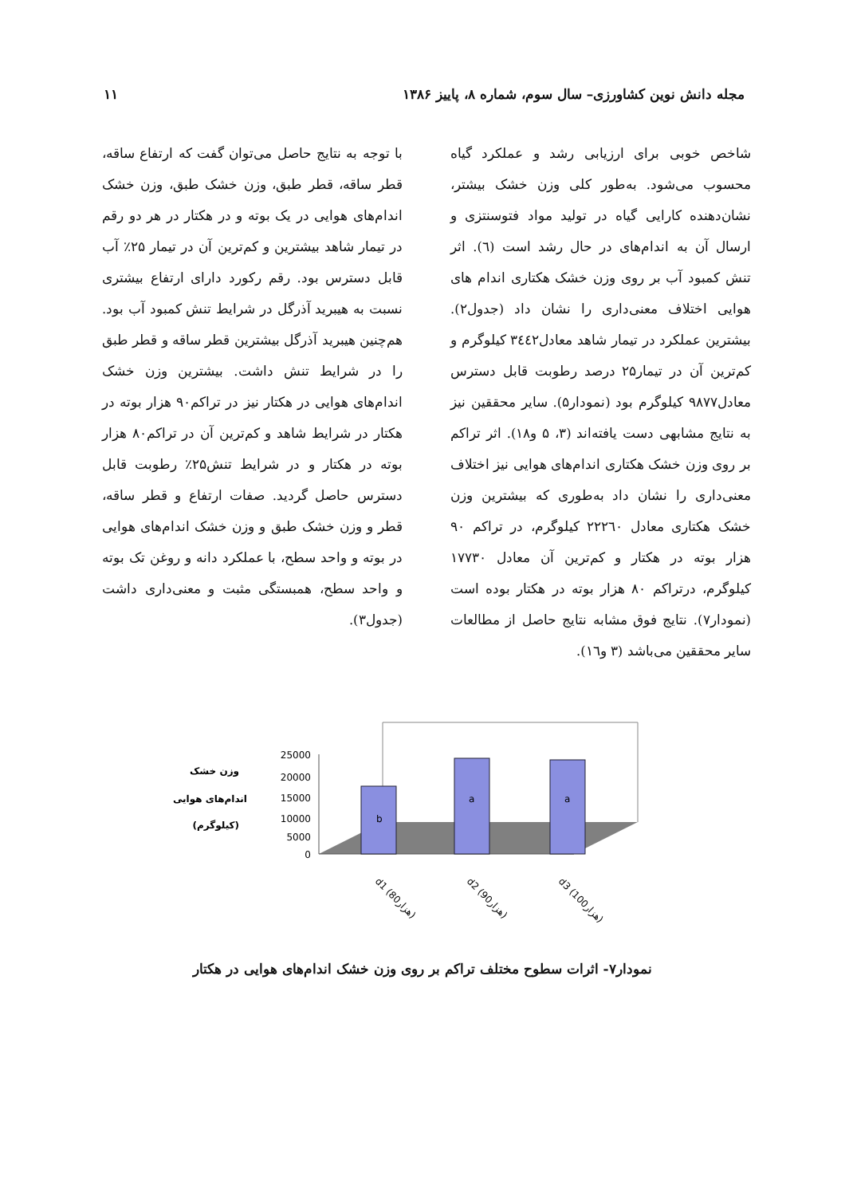مجله دانش نوین کشاورزی– سال سوم، شماره ۸، پاییز ۱۳۸۶
۱۱
شاخص خوبی برای ارزیابی رشد و عملکرد گیاه محسوب می‌شود. به‌طور کلی وزن خشک بیشتر، نشان‌دهنده کارایی گیاه در تولید مواد فتوسنتزی و ارسال آن به اندام‌های در حال رشد است (٦). اثر تنش کمبود آب بر روی وزن خشک هکتاری اندام های هوایی اختلاف معنی‌داری را نشان داد (جدول۲). بیشترین عملکرد در تیمار شاهد معادل۳٤٤۲ کیلوگرم و کم‌ترین آن در تیمار۲۵ درصد رطوبت قابل دسترس معادل۹۸۷۷ کیلوگرم بود (نمودار۵). سایر محققین نیز به نتایج مشابهی دست یافته‌اند (۳، ۵ و۱۸). اثر تراکم بر روی وزن خشک هکتاری اندام‌های هوایی نیز اختلاف معنی‌داری را نشان داد به‌طوری که بیشترین وزن خشک هکتاری معادل ۲۲۲٦۰ کیلوگرم، در تراکم ۹۰ هزار بوته در هکتار و کم‌ترین آن معادل ۱۷۷۳۰ کیلوگرم، درتراکم ۸۰ هزار بوته در هکتار بوده است (نمودار۷). نتایج فوق مشابه نتایج حاصل از مطالعات سایر محققین می‌باشد (۳ و۱٦).
با توجه به نتایج حاصل می‌توان گفت که ارتفاع ساقه، قطر ساقه، قطر طبق، وزن خشک طبق، وزن خشک اندام‌های هوایی در یک بوته و در هکتار در هر دو رقم در تیمار شاهد بیشترین و کم‌ترین آن در تیمار ۲۵٪ آب قابل دسترس بود. رقم رکورد دارای ارتفاع بیشتری نسبت به هیبرید آذرگل در شرایط تنش کمبود آب بود. هم‌چنین هیبرید آذرگل بیشترین قطر ساقه و قطر طبق را در شرایط تنش داشت. بیشترین وزن خشک اندام‌های هوایی در هکتار نیز در تراکم۹۰ هزار بوته در هکتار در شرایط شاهد و کم‌ترین آن در تراکم۸۰ هزار بوته در هکتار و در شرایط تنش۲۵٪ رطوبت قابل دسترس حاصل گردید. صفات ارتفاع و قطر ساقه، قطر و وزن خشک طبق و وزن خشک اندام‌های هوایی در بوته و واحد سطح، با عملکرد دانه و روغن تک بوته و واحد سطح، همبستگی مثبت و معنی‌داری داشت (جدول۳).
b
a
a
25000
20000
15000
10000
5000
0
وزن خشک
اندام‌های هوایی
(کیلوگرم)
d1 (80هزار)
d2 (90هزار)
d3 (100هزار)
نمودار۷- اثرات سطوح مختلف تراکم بر روی وزن خشک اندام‌های هوایی در هکتار